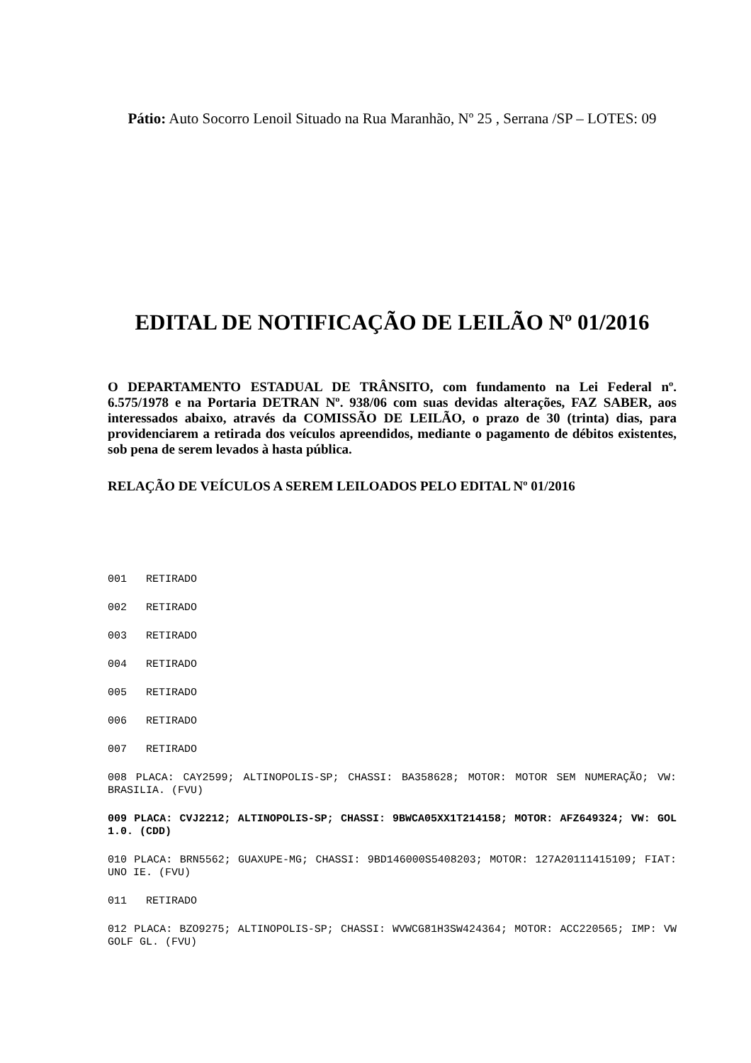Pátio: Auto Socorro Lenoil Situado na Rua Maranhão, Nº 25 , Serrana /SP – LOTES: 09
EDITAL DE NOTIFICAÇÃO DE LEILÃO Nº 01/2016
O DEPARTAMENTO ESTADUAL DE TRÂNSITO, com fundamento na Lei Federal nº. 6.575/1978 e na Portaria DETRAN Nº. 938/06 com suas devidas alterações, FAZ SABER, aos interessados abaixo, através da COMISSÃO DE LEILÃO, o prazo de 30 (trinta) dias, para providenciarem a retirada dos veículos apreendidos, mediante o pagamento de débitos existentes, sob pena de serem levados à hasta pública.
RELAÇÃO DE VEÍCULOS A SEREM LEILOADOS PELO EDITAL Nº 01/2016
001 RETIRADO
002 RETIRADO
003 RETIRADO
004 RETIRADO
005 RETIRADO
006 RETIRADO
007 RETIRADO
008 PLACA: CAY2599; ALTINOPOLIS-SP; CHASSI: BA358628; MOTOR: MOTOR SEM NUMERAÇÃO; VW: BRASILIA. (FVU)
009 PLACA: CVJ2212; ALTINOPOLIS-SP; CHASSI: 9BWCA05XX1T214158; MOTOR: AFZ649324; VW: GOL 1.0. (CDD)
010 PLACA: BRN5562; GUAXUPE-MG; CHASSI: 9BD146000S5408203; MOTOR: 127A20111415109; FIAT: UNO IE. (FVU)
011 RETIRADO
012 PLACA: BZO9275; ALTINOPOLIS-SP; CHASSI: WVWCG81H3SW424364; MOTOR: ACC220565; IMP: VW GOLF GL. (FVU)